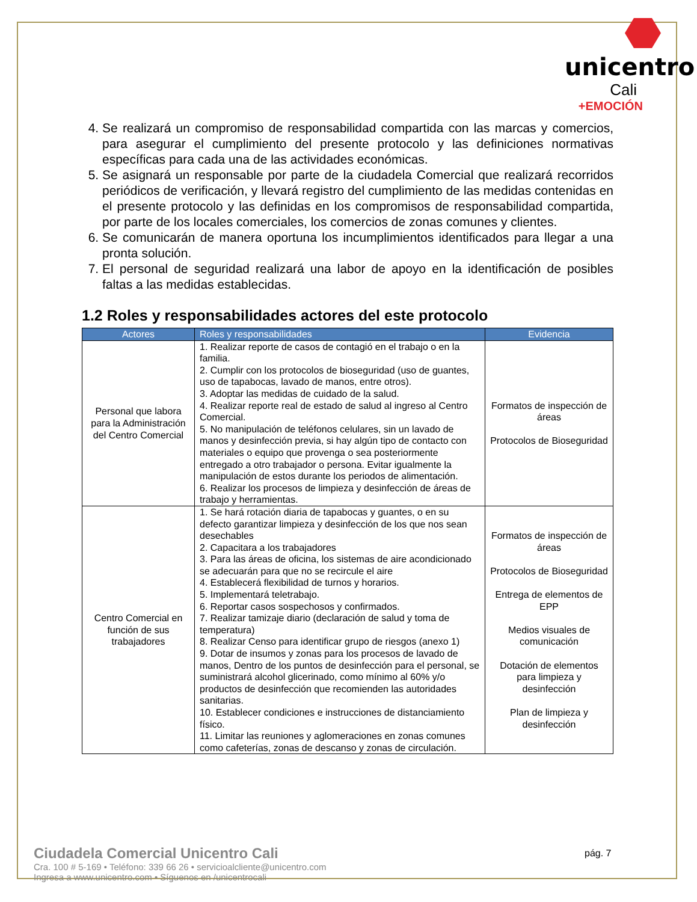unicentro
Cali
+EMOCIÓN
4. Se realizará un compromiso de responsabilidad compartida con las marcas y comercios, para asegurar el cumplimiento del presente protocolo y las definiciones normativas específicas para cada una de las actividades económicas.
5. Se asignará un responsable por parte de la ciudadela Comercial que realizará recorridos periódicos de verificación, y llevará registro del cumplimiento de las medidas contenidas en el presente protocolo y las definidas en los compromisos de responsabilidad compartida, por parte de los locales comerciales, los comercios de zonas comunes y clientes.
6. Se comunicarán de manera oportuna los incumplimientos identificados para llegar a una pronta solución.
7. El personal de seguridad realizará una labor de apoyo en la identificación de posibles faltas a las medidas establecidas.
1.2 Roles y responsabilidades actores del este protocolo
| Actores | Roles y responsabilidades | Evidencia |
| --- | --- | --- |
| Personal que labora para la Administración del Centro Comercial | 1. Realizar reporte de casos de contagió en el trabajo o en la familia. 2. Cumplir con los protocolos de bioseguridad (uso de guantes, uso de tapabocas, lavado de manos, entre otros). 3. Adoptar las medidas de cuidado de la salud. 4. Realizar reporte real de estado de salud al ingreso al Centro Comercial. 5. No manipulación de teléfonos celulares, sin un lavado de manos y desinfección previa, si hay algún tipo de contacto con materiales o equipo que provenga o sea posteriormente entregado a otro trabajador o persona. Evitar igualmente la manipulación de estos durante los periodos de alimentación. 6. Realizar los procesos de limpieza y desinfección de áreas de trabajo y herramientas. | Formatos de inspección de áreas Protocolos de Bioseguridad |
| Centro Comercial en función de sus trabajadores | 1. Se hará rotación diaria de tapabocas y guantes, o en su defecto garantizar limpieza y desinfección de los que nos sean desechables 2. Capacitara a los trabajadores 3. Para las áreas de oficina, los sistemas de aire acondicionado se adecuarán para que no se recircule el aire 4. Establecerá flexibilidad de turnos y horarios. 5. Implementará teletrabajo. 6. Reportar casos sospechosos y confirmados. 7. Realizar tamizaje diario (declaración de salud y toma de temperatura) 8. Realizar Censo para identificar grupo de riesgos (anexo 1) 9. Dotar de insumos y zonas para los procesos de lavado de manos, Dentro de los puntos de desinfección para el personal, se suministrará alcohol glicerinado, como mínimo al 60% y/o productos de desinfección que recomienden las autoridades sanitarias. 10. Establecer condiciones e instrucciones de distanciamiento físico. 11. Limitar las reuniones y aglomeraciones en zonas comunes como cafeterías, zonas de descanso y zonas de circulación. | Formatos de inspección de áreas Protocolos de Bioseguridad Entrega de elementos de EPP Medios visuales de comunicación Dotación de elementos para limpieza y desinfección Plan de limpieza y desinfección |
Ciudadela Comercial Unicentro Cali
Cra. 100 # 5-169 • Teléfono: 339 66 26 • servicioalcliente@unicentro.com
Ingresa a www.unicentro.com • Síguenos en /unicentrocali
pág. 7